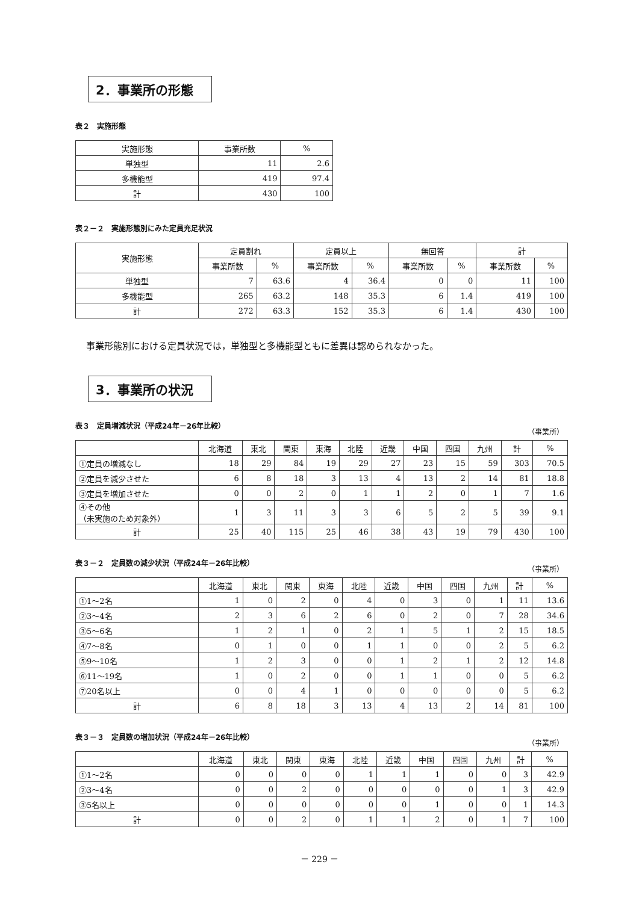2．事業所の形態
表２　実施形態
| 実施形態 | 事業所数 | % |
| --- | --- | --- |
| 単独型 | 11 | 2.6 |
| 多機能型 | 419 | 97.4 |
| 計 | 430 | 100 |
表２－２　実施形態別にみた定員充足状況
| 実施形態 | 定員割れ | | 定員以上 | | 無回答 | | 計 | |
| --- | --- | --- | --- | --- | --- | --- | --- | --- |
| | 事業所数 | % | 事業所数 | % | 事業所数 | % | 事業所数 | % |
| 単独型 | 7 | 63.6 | 4 | 36.4 | 0 | 0 | 11 | 100 |
| 多機能型 | 265 | 63.2 | 148 | 35.3 | 6 | 1.4 | 419 | 100 |
| 計 | 272 | 63.3 | 152 | 35.3 | 6 | 1.4 | 430 | 100 |
事業形態別における定員状況では，単独型と多機能型ともに差異は認められなかった。
3．事業所の状況
表３　定員増減状況（平成24年－26年比較） （事業所）
| | 北海道 | 東北 | 関東 | 東海 | 北陸 | 近畿 | 中国 | 四国 | 九州 | 計 | % |
| --- | --- | --- | --- | --- | --- | --- | --- | --- | --- | --- | --- |
| ①定員の増減なし | 18 | 29 | 84 | 19 | 29 | 27 | 23 | 15 | 59 | 303 | 70.5 |
| ②定員を減少させた | 6 | 8 | 18 | 3 | 13 | 4 | 13 | 2 | 14 | 81 | 18.8 |
| ③定員を増加させた | 0 | 0 | 2 | 0 | 1 | 1 | 2 | 0 | 1 | 7 | 1.6 |
| ④その他 （未実施のため対象外） | 1 | 3 | 11 | 3 | 3 | 6 | 5 | 2 | 5 | 39 | 9.1 |
| 計 | 25 | 40 | 115 | 25 | 46 | 38 | 43 | 19 | 79 | 430 | 100 |
表３－２　定員数の減少状況（平成24年－26年比較） （事業所）
| | 北海道 | 東北 | 関東 | 東海 | 北陸 | 近畿 | 中国 | 四国 | 九州 | 計 | % |
| --- | --- | --- | --- | --- | --- | --- | --- | --- | --- | --- | --- |
| ①1～2名 | 1 | 0 | 2 | 0 | 4 | 0 | 3 | 0 | 1 | 11 | 13.6 |
| ②3～4名 | 2 | 3 | 6 | 2 | 6 | 0 | 2 | 0 | 7 | 28 | 34.6 |
| ③5～6名 | 1 | 2 | 1 | 0 | 2 | 1 | 5 | 1 | 2 | 15 | 18.5 |
| ④7～8名 | 0 | 1 | 0 | 0 | 1 | 1 | 0 | 0 | 2 | 5 | 6.2 |
| ⑤9～10名 | 1 | 2 | 3 | 0 | 0 | 1 | 2 | 1 | 2 | 12 | 14.8 |
| ⑥11～19名 | 1 | 0 | 2 | 0 | 0 | 1 | 1 | 0 | 0 | 5 | 6.2 |
| ⑦20名以上 | 0 | 0 | 4 | 1 | 0 | 0 | 0 | 0 | 0 | 5 | 6.2 |
| 計 | 6 | 8 | 18 | 3 | 13 | 4 | 13 | 2 | 14 | 81 | 100 |
表３－３　定員数の増加状況（平成24年－26年比較） （事業所）
| | 北海道 | 東北 | 関東 | 東海 | 北陸 | 近畿 | 中国 | 四国 | 九州 | 計 | % |
| --- | --- | --- | --- | --- | --- | --- | --- | --- | --- | --- | --- |
| ①1～2名 | 0 | 0 | 0 | 0 | 1 | 1 | 1 | 0 | 0 | 3 | 42.9 |
| ②3～4名 | 0 | 0 | 2 | 0 | 0 | 0 | 0 | 0 | 1 | 3 | 42.9 |
| ③5名以上 | 0 | 0 | 0 | 0 | 0 | 0 | 1 | 0 | 0 | 1 | 14.3 |
| 計 | 0 | 0 | 2 | 0 | 1 | 1 | 2 | 0 | 1 | 7 | 100 |
－ 229 －